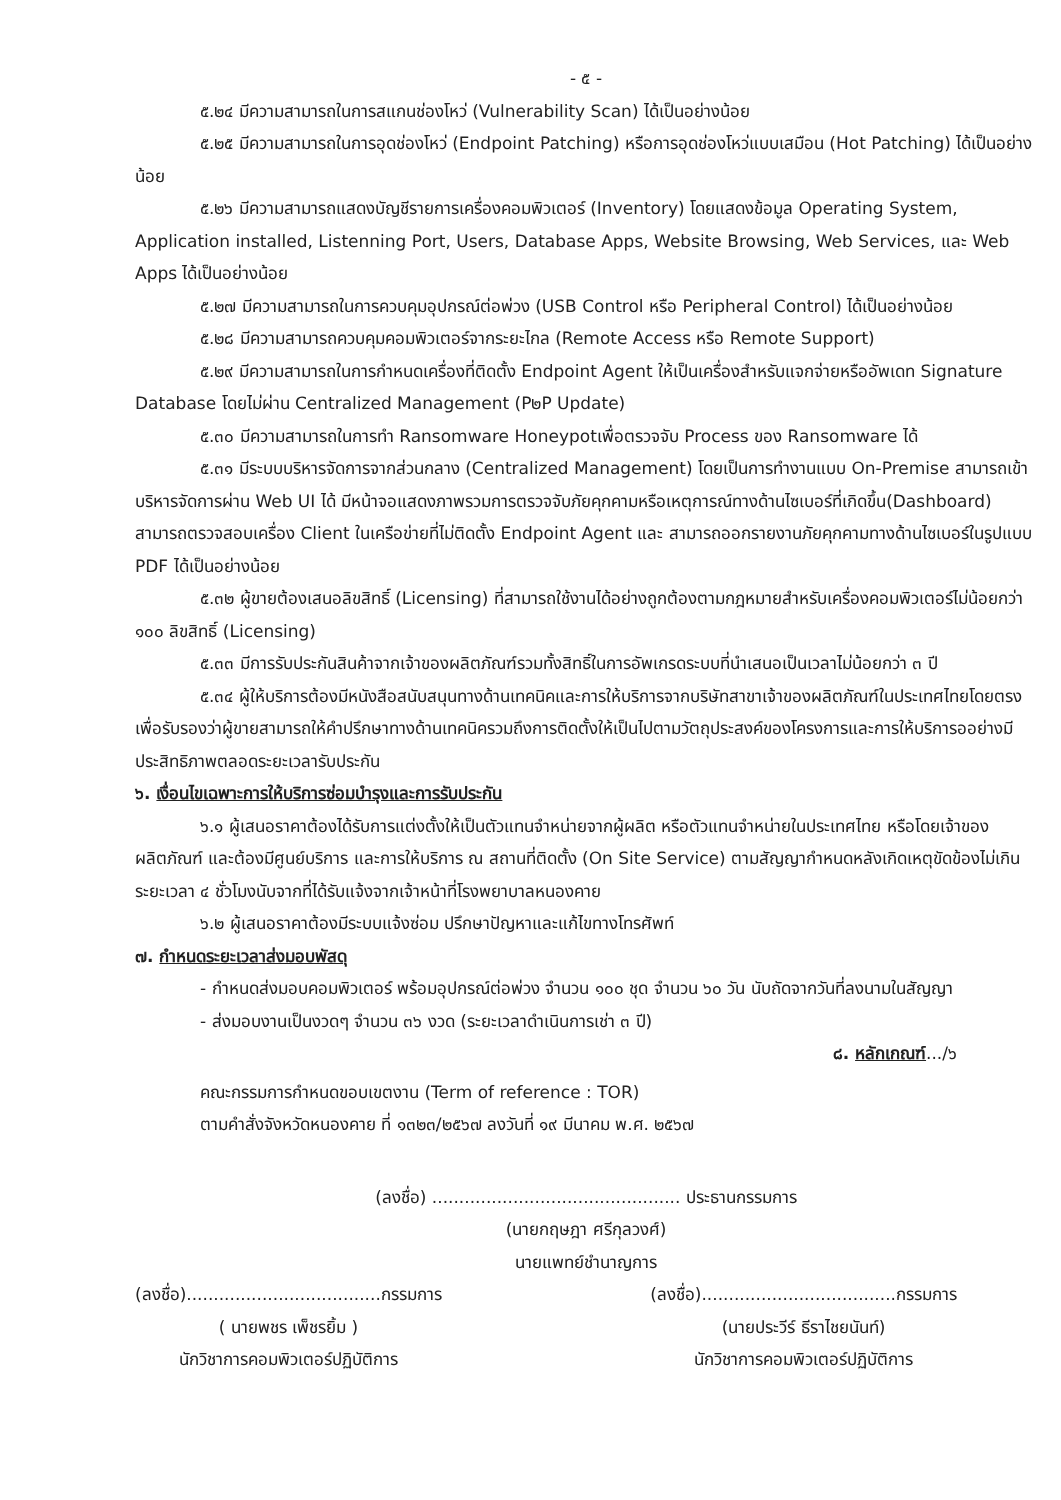- ๕ -
๕.๒๔ มีความสามารถในการสแกนช่องโหว่ (Vulnerability Scan) ได้เป็นอย่างน้อย
๕.๒๕ มีความสามารถในการอุดช่องโหว่ (Endpoint Patching) หรือการอุดช่องโหว่แบบเสมือน (Hot Patching) ได้เป็นอย่างน้อย
๕.๒๖ มีความสามารถแสดงบัญชีรายการเครื่องคอมพิวเตอร์ (Inventory) โดยแสดงข้อมูล Operating System, Application installed, Listenning Port, Users, Database Apps, Website Browsing, Web Services, และ Web Apps ได้เป็นอย่างน้อย
๕.๒๗ มีความสามารถในการควบคุมอุปกรณ์ต่อพ่วง (USB Control หรือ Peripheral Control) ได้เป็นอย่างน้อย
๕.๒๘ มีความสามารถควบคุมคอมพิวเตอร์จากระยะไกล (Remote Access หรือ Remote Support)
๕.๒๙ มีความสามารถในการกำหนดเครื่องที่ติดตั้ง Endpoint Agent ให้เป็นเครื่องสำหรับแจกจ่ายหรืออัพเดท Signature Database โดยไม่ผ่าน Centralized Management (P๒P Update)
๕.๓๐ มีความสามารถในการทำ Ransomware Honeypotเพื่อตรวจจับ Process ของ Ransomware ได้
๕.๓๑ มีระบบบริหารจัดการจากส่วนกลาง (Centralized Management) โดยเป็นการทำงานแบบ On-Premise สามารถเข้าบริหารจัดการผ่าน Web UI ได้ มีหน้าจอแสดงภาพรวมการตรวจจับภัยคุกคามหรือเหตุการณ์ทางด้านไซเบอร์ที่เกิดขึ้น(Dashboard) สามารถตรวจสอบเครื่อง Client ในเครือข่ายที่ไม่ติดตั้ง Endpoint Agent และ สามารถออกรายงานภัยคุกคามทางด้านไซเบอร์ในรูปแบบ PDF ได้เป็นอย่างน้อย
๕.๓๒ ผู้ขายต้องเสนอลิขสิทธิ์ (Licensing) ที่สามารถใช้งานได้อย่างถูกต้องตามกฎหมายสำหรับเครื่องคอมพิวเตอร์ไม่น้อยกว่า ๑๐๐ ลิขสิทธิ์ (Licensing)
๕.๓๓ มีการรับประกันสินค้าจากเจ้าของผลิตภัณฑ์รวมทั้งสิทธิ์ในการอัพเกรดระบบที่นำเสนอเป็นเวลาไม่น้อยกว่า ๓ ปี
๕.๓๔ ผู้ให้บริการต้องมีหนังสือสนับสนุนทางด้านเทคนิคและการให้บริการจากบริษัทสาขาเจ้าของผลิตภัณฑ์ในประเทศไทยโดยตรง เพื่อรับรองว่าผู้ขายสามารถให้คำปรึกษาทางด้านเทคนิครวมถึงการติดตั้งให้เป็นไปตามวัตถุประสงค์ของโครงการและการให้บริการออย่างมีประสิทธิภาพตลอดระยะเวลารับประกัน
๖. เงื่อนไขเฉพาะการให้บริการซ่อมบำรุงและการรับประกัน
๖.๑ ผู้เสนอราคาต้องได้รับการแต่งตั้งให้เป็นตัวแทนจำหน่ายจากผู้ผลิต หรือตัวแทนจำหน่ายในประเทศไทย หรือโดยเจ้าของผลิตภัณฑ์ และต้องมีศูนย์บริการ และการให้บริการ ณ สถานที่ติดตั้ง (On Site Service) ตามสัญญากำหนดหลังเกิดเหตุขัดข้องไม่เกินระยะเวลา ๔ ชั่วโมงนับจากที่ได้รับแจ้งจากเจ้าหน้าที่โรงพยาบาลหนองคาย
๖.๒ ผู้เสนอราคาต้องมีระบบแจ้งซ่อม ปรึกษาปัญหาและแก้ไขทางโทรศัพท์
๗. กำหนดระยะเวลาส่งมอบพัสดุ
- กำหนดส่งมอบคอมพิวเตอร์ พร้อมอุปกรณ์ต่อพ่วง จำนวน ๑๐๐ ชุด จำนวน ๖๐ วัน นับถัดจากวันที่ลงนามในสัญญา
- ส่งมอบงานเป็นงวดๆ จำนวน ๓๖ งวด (ระยะเวลาดำเนินการเช่า ๓ ปี)
๘. หลักเกณฑ์.../๖
คณะกรรมการกำหนดขอบเขตงาน (Term of reference : TOR)
ตามคำสั่งจังหวัดหนองคาย ที่ ๑๓๒๓/๒๕๖๗ ลงวันที่ ๑๙ มีนาคม พ.ศ. ๒๕๖๗
(ลงชื่อ) .............................................. ประธานกรรมการ
(นายกฤษฎา ศรีกุลวงศ์)
นายแพทย์ชำนาญการ
(ลงชื่อ)....................................กรรมการ
( นายพชร เพ็ชรยิ้ม )
นักวิชาการคอมพิวเตอร์ปฏิบัติการ
(ลงชื่อ)....................................กรรมการ
(นายประวีร์ ธีราไชยนันท์)
นักวิชาการคอมพิวเตอร์ปฏิบัติการ